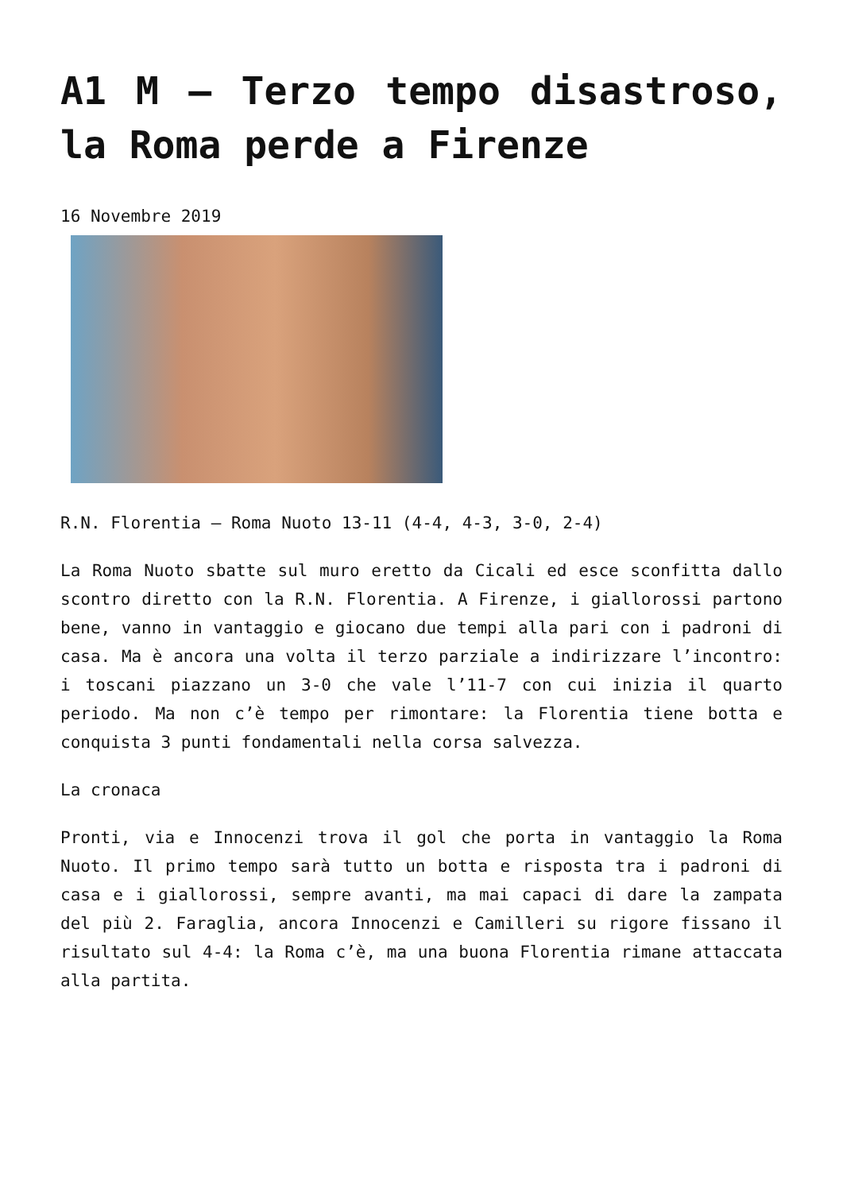A1 M – Terzo tempo disastroso, la Roma perde a Firenze
16 Novembre 2019
R.N. Florentia – Roma Nuoto 13-11 (4-4, 4-3, 3-0, 2-4)
La Roma Nuoto sbatte sul muro eretto da Cicali ed esce sconfitta dallo scontro diretto con la R.N. Florentia. A Firenze, i giallorossi partono bene, vanno in vantaggio e giocano due tempi alla pari con i padroni di casa. Ma è ancora una volta il terzo parziale a indirizzare l’incontro: i toscani piazzano un 3-0 che vale l’11-7 con cui inizia il quarto periodo. Ma non c’è tempo per rimontare: la Florentia tiene botta e conquista 3 punti fondamentali nella corsa salvezza.
La cronaca
Pronti, via e Innocenzi trova il gol che porta in vantaggio la Roma Nuoto. Il primo tempo sarà tutto un botta e risposta tra i padroni di casa e i giallorossi, sempre avanti, ma mai capaci di dare la zampata del più 2. Faraglia, ancora Innocenzi e Camilleri su rigore fissano il risultato sul 4-4: la Roma c’è, ma una buona Florentia rimane attaccata alla partita.